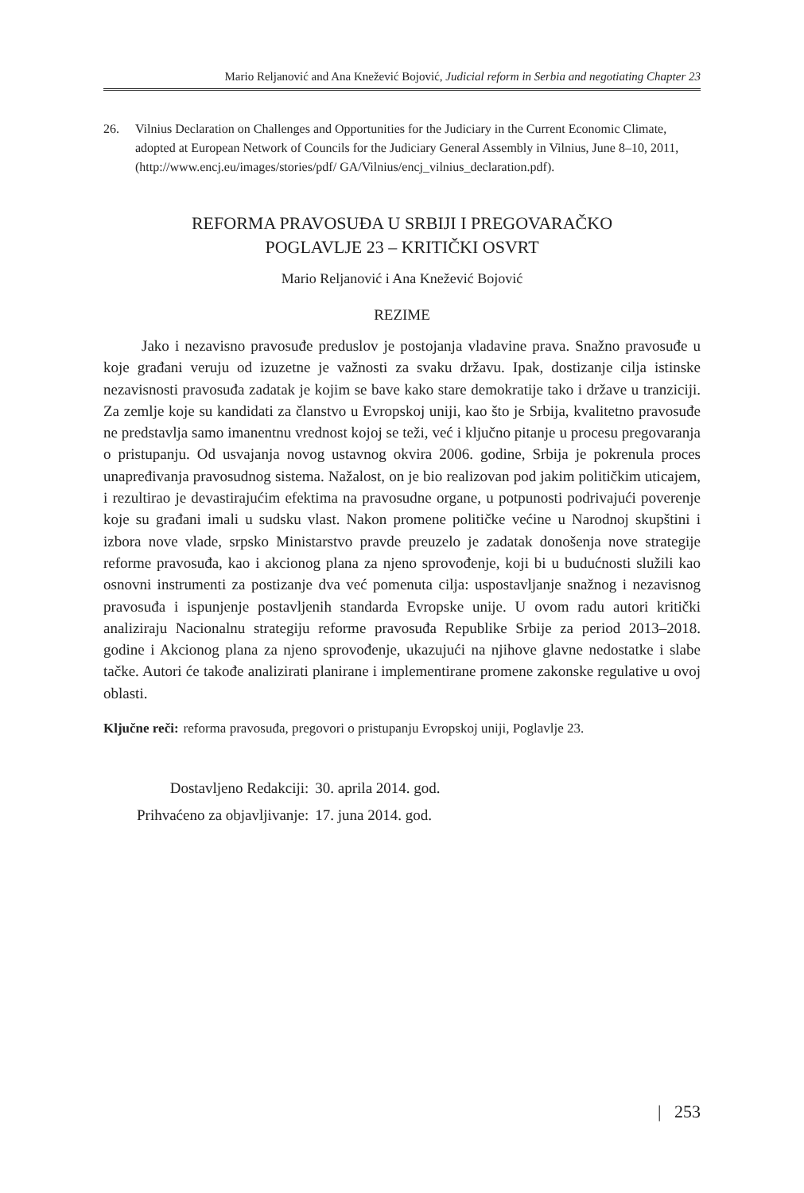Mario Reljanović and Ana Knežević Bojović, Judicial reform in Serbia and negotiating Chapter 23
26. Vilnius Declaration on Challenges and Opportunities for the Judiciary in the Current Economic Climate, adopted at European Network of Councils for the Judiciary General Assembly in Vilnius, June 8–10, 2011,(http://www.encj.eu/images/stories/pdf/ GA/Vilnius/encj_vilnius_declaration.pdf).
REFORMA PRAVOSUĐA U SRBIJI I PREGOVARAČKO
POGLAVLJE 23 – KRITIČKI OSVRT
Mario Reljanović i Ana Knežević Bojović
REZIME
Jako i nezavisno pravosuđe preduslov je postojanja vladavine prava. Snažno pravosuđe u koje građani veruju od izuzetne je važnosti za svaku državu. Ipak, dostizanje cilja istinske nezavisnosti pravosuđa zadatak je kojim se bave kako stare demokratije tako i države u tranziciji. Za zemlje koje su kandidati za članstvo u Evropskoj uniji, kao što je Srbija, kvalitetno pravosuđe ne predstavlja samo imanentnu vrednost kojoj se teži, već i ključno pitanje u procesu pregovaranja o pristupanju. Od usvajanja novog ustavnog okvira 2006. godine, Srbija je pokrenula proces unapređivanja pravosudnog sistema. Nažalost, on je bio realizovan pod jakim političkim uticajem, i rezultirao je devastirajućim efektima na pravosudne organe, u potpunosti podrivajući poverenje koje su građani imali u sudsku vlast. Nakon promene političke većine u Narodnoj skupštini i izbora nove vlade, srpsko Ministarstvo pravde preuzelo je zadatak donošenja nove strategije reforme pravosuđa, kao i akcionog plana za njeno sprovođenje, koji bi u budućnosti služili kao osnovni instrumenti za postizanje dva već pomenuta cilja: uspostavljanje snažnog i nezavisnog pravosuđa i ispunjenje postavljenih standarda Evropske unije. U ovom radu autori kritički analiziraju Nacionalnu strategiju reforme pravosuđa Republike Srbije za period 2013–2018. godine i Akcionog plana za njeno sprovođenje, ukazujući na njihove glavne nedostatke i slabe tačke. Autori će takođe analizirati planirane i implementirane promene zakonske regulative u ovoj oblasti.
Ključne reči: reforma pravosuđa, pregovori o pristupanju Evropskoj uniji, Poglavlje 23.
| Dostavljeno Redakciji: | 30. aprila 2014. god. |
| Prihvaćeno za objavljivanje: | 17. juna 2014. god. |
| 253